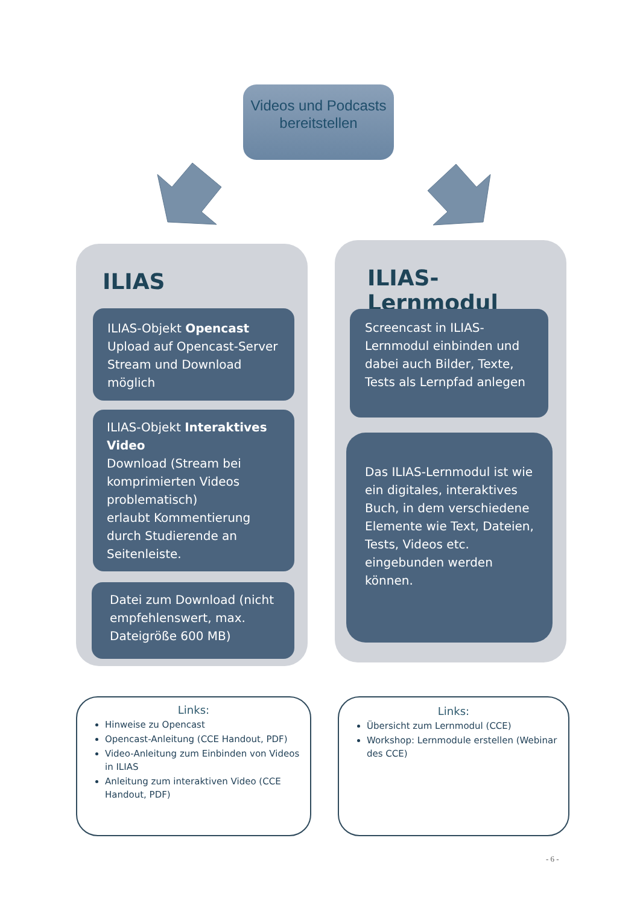Videos und Podcasts bereitstellen
ILIAS
ILIAS-Objekt Opencast
Upload auf Opencast-Server Stream und Download möglich
ILIAS-Objekt Interaktives Video
Download (Stream bei komprimierten Videos problematisch)
erlaubt Kommentierung durch Studierende an Seitenleiste.
Datei zum Download (nicht empfehlenswert, max. Dateigröße 600 MB)
ILIAS-Lernmodul
Screencast in ILIAS-Lernmodul einbinden und dabei auch Bilder, Texte, Tests als Lernpfad anlegen
Das ILIAS-Lernmodul ist wie ein digitales, interaktives Buch, in dem verschiedene Elemente wie Text, Dateien, Tests, Videos etc. eingebunden werden können.
Links:
Hinweise zu Opencast
Opencast-Anleitung (CCE Handout, PDF)
Video-Anleitung zum Einbinden von Videos in ILIAS
Anleitung zum interaktiven Video (CCE Handout, PDF)
Links:
Übersicht zum Lernmodul (CCE)
Workshop: Lernmodule erstellen (Webinar des CCE)
- 6 -